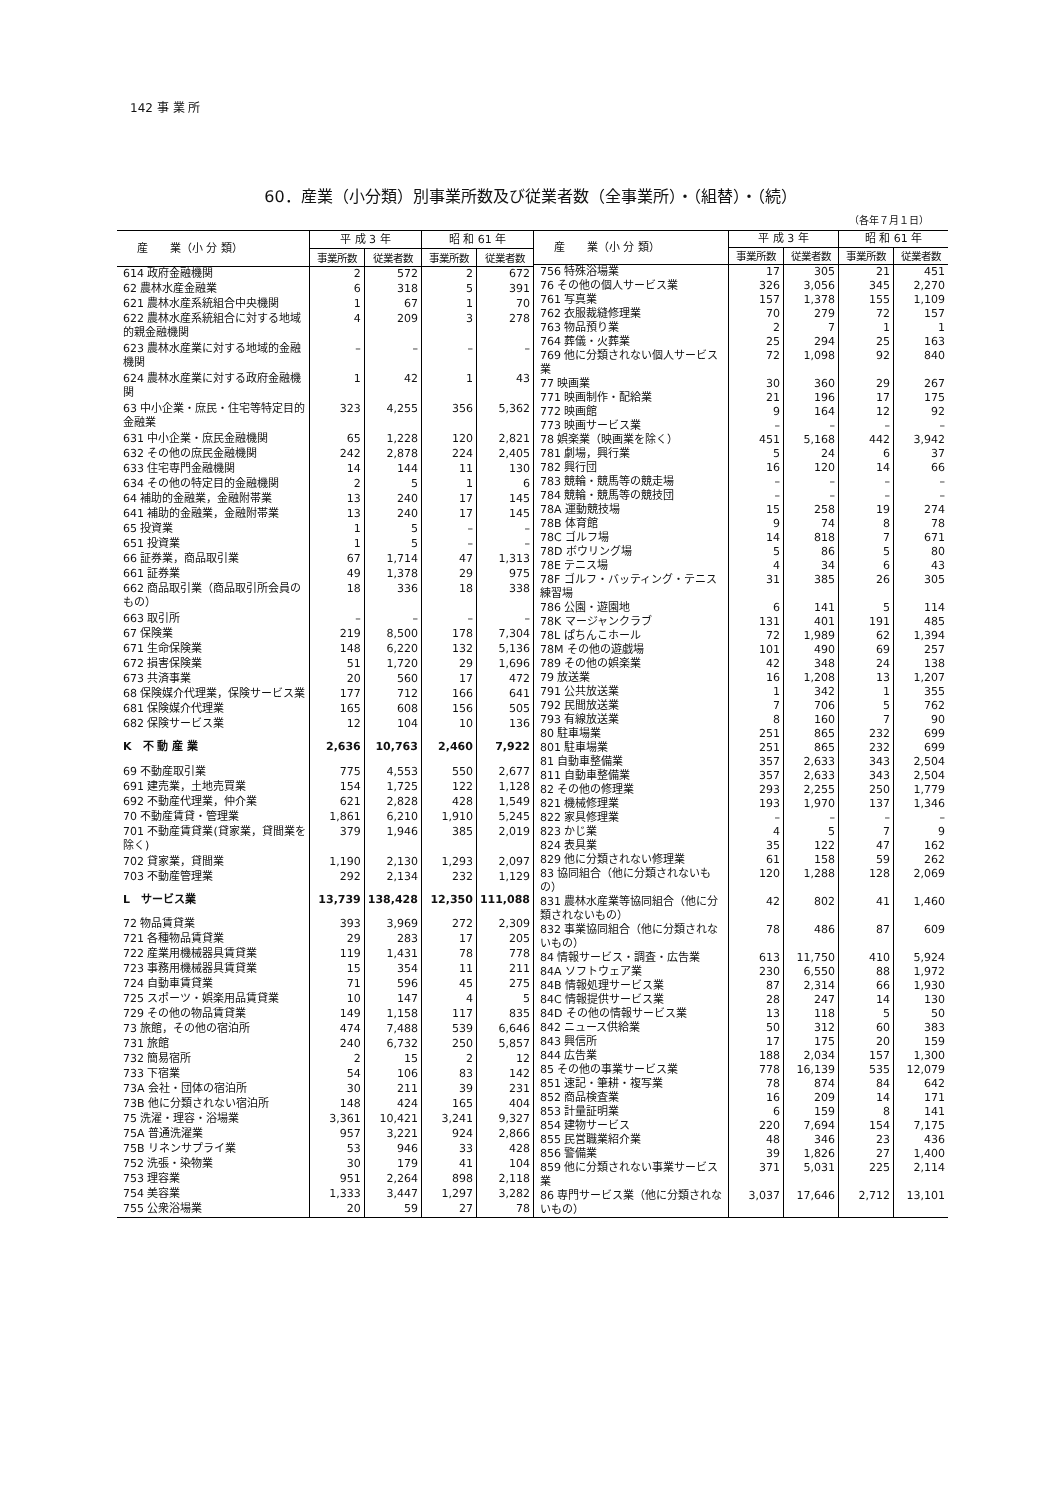142 事 業 所
60．産業（小分類）別事業所数及び従業者数（全事業所）・（組替）・（続）
（各年７月１日）
| 産 業（小 分 類） | 平 成 3 年 | | 昭 和 61 年 | |
| --- | --- | --- | --- | --- |
| | 事業所数 | 従業者数 | 事業所数 | 従業者数 |
| 614 政府金融機関 | 2 | 572 | 2 | 672 |
| 62 農林水産金融業 | 6 | 318 | 5 | 391 |
| 621 農林水産系統組合中央機関 | 1 | 67 | 1 | 70 |
| 622 農林水産系統組合に対する地域的親金融機関 | 4 | 209 | 3 | 278 |
| 623 農林水産業に対する地域的金融機関 | – | – | – | – |
| 624 農林水産業に対する政府金融機関 | 1 | 42 | 1 | 43 |
| 63 中小企業・庶民・住宅等特定目的金融業 | 323 | 4,255 | 356 | 5,362 |
| 631 中小企業・庶民金融機関 | 65 | 1,228 | 120 | 2,821 |
| 632 その他の庶民金融機関 | 242 | 2,878 | 224 | 2,405 |
| 633 住宅専門金融機関 | 14 | 144 | 11 | 130 |
| 634 その他の特定目的金融機関 | 2 | 5 | 1 | 6 |
| 64 補助的金融業，金融附帯業 | 13 | 240 | 17 | 145 |
| 641 補助的金融業，金融附帯業 | 13 | 240 | 17 | 145 |
| 65 投資業 | 1 | 5 | – | – |
| 651 投資業 | 1 | 5 | – | – |
| 66 証券業，商品取引業 | 67 | 1,714 | 47 | 1,313 |
| 661 証券業 | 49 | 1,378 | 29 | 975 |
| 662 商品取引業（商品取引所会員のもの） | 18 | 336 | 18 | 338 |
| 663 取引所 | – | – | – | – |
| 67 保険業 | 219 | 8,500 | 178 | 7,304 |
| 671 生命保険業 | 148 | 6,220 | 132 | 5,136 |
| 672 損害保険業 | 51 | 1,720 | 29 | 1,696 |
| 673 共済事業 | 20 | 560 | 17 | 472 |
| 68 保険媒介代理業，保険サービス業 | 177 | 712 | 166 | 641 |
| 681 保険媒介代理業 | 165 | 608 | 156 | 505 |
| 682 保険サービス業 | 12 | 104 | 10 | 136 |
| K 不 動 産 業 | 2,636 | 10,763 | 2,460 | 7,922 |
| 69 不動産取引業 | 775 | 4,553 | 550 | 2,677 |
| 691 建売業，土地売買業 | 154 | 1,725 | 122 | 1,128 |
| 692 不動産代理業，仲介業 | 621 | 2,828 | 428 | 1,549 |
| 70 不動産賃貸・管理業 | 1,861 | 6,210 | 1,910 | 5,245 |
| 701 不動産賃貸業(貸家業，貸間業を除く) | 379 | 1,946 | 385 | 2,019 |
| 702 貸家業，貸間業 | 1,190 | 2,130 | 1,293 | 2,097 |
| 703 不動産管理業 | 292 | 2,134 | 232 | 1,129 |
| L サービス業 | 13,739 | 138,428 | 12,350 | 111,088 |
| 72 物品賃貸業 | 393 | 3,969 | 272 | 2,309 |
| 721 各種物品賃貸業 | 29 | 283 | 17 | 205 |
| 722 産業用機械器具賃貸業 | 119 | 1,431 | 78 | 778 |
| 723 事務用機械器具賃貸業 | 15 | 354 | 11 | 211 |
| 724 自動車賃貸業 | 71 | 596 | 45 | 275 |
| 725 スポーツ・娯楽用品賃貸業 | 10 | 147 | 4 | 5 |
| 729 その他の物品賃貸業 | 149 | 1,158 | 117 | 835 |
| 73 旅館，その他の宿泊所 | 474 | 7,488 | 539 | 6,646 |
| 731 旅館 | 240 | 6,732 | 250 | 5,857 |
| 732 簡易宿所 | 2 | 15 | 2 | 12 |
| 733 下宿業 | 54 | 106 | 83 | 142 |
| 73A 会社・団体の宿泊所 | 30 | 211 | 39 | 231 |
| 73B 他に分類されない宿泊所 | 148 | 424 | 165 | 404 |
| 75 洗濯・理容・浴場業 | 3,361 | 10,421 | 3,241 | 9,327 |
| 75A 普通洗濯業 | 957 | 3,221 | 924 | 2,866 |
| 75B リネンサプライ業 | 53 | 946 | 33 | 428 |
| 752 洗張・染物業 | 30 | 179 | 41 | 104 |
| 753 理容業 | 951 | 2,264 | 898 | 2,118 |
| 754 美容業 | 1,333 | 3,447 | 1,297 | 3,282 |
| 755 公衆浴場業 | 20 | 59 | 27 | 78 |
| 産 業（小 分 類） | 平 成 3 年 | | 昭 和 61 年 | |
| --- | --- | --- | --- | --- |
| | 事業所数 | 従業者数 | 事業所数 | 従業者数 |
| 756 特殊浴場業 | 17 | 305 | 21 | 451 |
| 76 その他の個人サービス業 | 326 | 3,056 | 345 | 2,270 |
| 761 写真業 | 157 | 1,378 | 155 | 1,109 |
| 762 衣服裁縫修理業 | 70 | 279 | 72 | 157 |
| 763 物品預り業 | 2 | 7 | 1 | 1 |
| 764 葬儀・火葬業 | 25 | 294 | 25 | 163 |
| 769 他に分類されない個人サービス業 | 72 | 1,098 | 92 | 840 |
| 77 映画業 | 30 | 360 | 29 | 267 |
| 771 映画制作・配給業 | 21 | 196 | 17 | 175 |
| 772 映画館 | 9 | 164 | 12 | 92 |
| 773 映画サービス業 | – | – | – | – |
| 78 娯楽業（映画業を除く） | 451 | 5,168 | 442 | 3,942 |
| 781 劇場，興行業 | 5 | 24 | 6 | 37 |
| 782 興行団 | 16 | 120 | 14 | 66 |
| 783 競輪・競馬等の競走場 | – | – | – | – |
| 784 競輪・競馬等の競技団 | – | – | – | – |
| 78A 運動競技場 | 15 | 258 | 19 | 274 |
| 78B 体育館 | 9 | 74 | 8 | 78 |
| 78C ゴルフ場 | 14 | 818 | 7 | 671 |
| 78D ボウリング場 | 5 | 86 | 5 | 80 |
| 78E テニス場 | 4 | 34 | 6 | 43 |
| 78F ゴルフ・バッティング・テニス練習場 | 31 | 385 | 26 | 305 |
| 786 公園・遊園地 | 6 | 141 | 5 | 114 |
| 78K マージャンクラブ | 131 | 401 | 191 | 485 |
| 78L ぱちんこホール | 72 | 1,989 | 62 | 1,394 |
| 78M その他の遊戯場 | 101 | 490 | 69 | 257 |
| 789 その他の娯楽業 | 42 | 348 | 24 | 138 |
| 79 放送業 | 16 | 1,208 | 13 | 1,207 |
| 791 公共放送業 | 1 | 342 | 1 | 355 |
| 792 民間放送業 | 7 | 706 | 5 | 762 |
| 793 有線放送業 | 8 | 160 | 7 | 90 |
| 80 駐車場業 | 251 | 865 | 232 | 699 |
| 801 駐車場業 | 251 | 865 | 232 | 699 |
| 81 自動車整備業 | 357 | 2,633 | 343 | 2,504 |
| 811 自動車整備業 | 357 | 2,633 | 343 | 2,504 |
| 82 その他の修理業 | 293 | 2,255 | 250 | 1,779 |
| 821 機械修理業 | 193 | 1,970 | 137 | 1,346 |
| 822 家具修理業 | – | – | – | – |
| 823 かじ業 | 4 | 5 | 7 | 9 |
| 824 表具業 | 35 | 122 | 47 | 162 |
| 829 他に分類されない修理業 | 61 | 158 | 59 | 262 |
| 83 協同組合（他に分類されないもの） | 120 | 1,288 | 128 | 2,069 |
| 831 農林水産業等協同組合（他に分類されないもの） | 42 | 802 | 41 | 1,460 |
| 832 事業協同組合（他に分類されないもの） | 78 | 486 | 87 | 609 |
| 84 情報サービス・調査・広告業 | 613 | 11,750 | 410 | 5,924 |
| 84A ソフトウェア業 | 230 | 6,550 | 88 | 1,972 |
| 84B 情報処理サービス業 | 87 | 2,314 | 66 | 1,930 |
| 84C 情報提供サービス業 | 28 | 247 | 14 | 130 |
| 84D その他の情報サービス業 | 13 | 118 | 5 | 50 |
| 842 ニュース供給業 | 50 | 312 | 60 | 383 |
| 843 興信所 | 17 | 175 | 20 | 159 |
| 844 広告業 | 188 | 2,034 | 157 | 1,300 |
| 85 その他の事業サービス業 | 778 | 16,139 | 535 | 12,079 |
| 851 速記・筆耕・複写業 | 78 | 874 | 84 | 642 |
| 852 商品検査業 | 16 | 209 | 14 | 171 |
| 853 計量証明業 | 6 | 159 | 8 | 141 |
| 854 建物サービス | 220 | 7,694 | 154 | 7,175 |
| 855 民営職業紹介業 | 48 | 346 | 23 | 436 |
| 856 警備業 | 39 | 1,826 | 27 | 1,400 |
| 859 他に分類されない事業サービス業 | 371 | 5,031 | 225 | 2,114 |
| 86 専門サービス業（他に分類されないもの） | 3,037 | 17,646 | 2,712 | 13,101 |